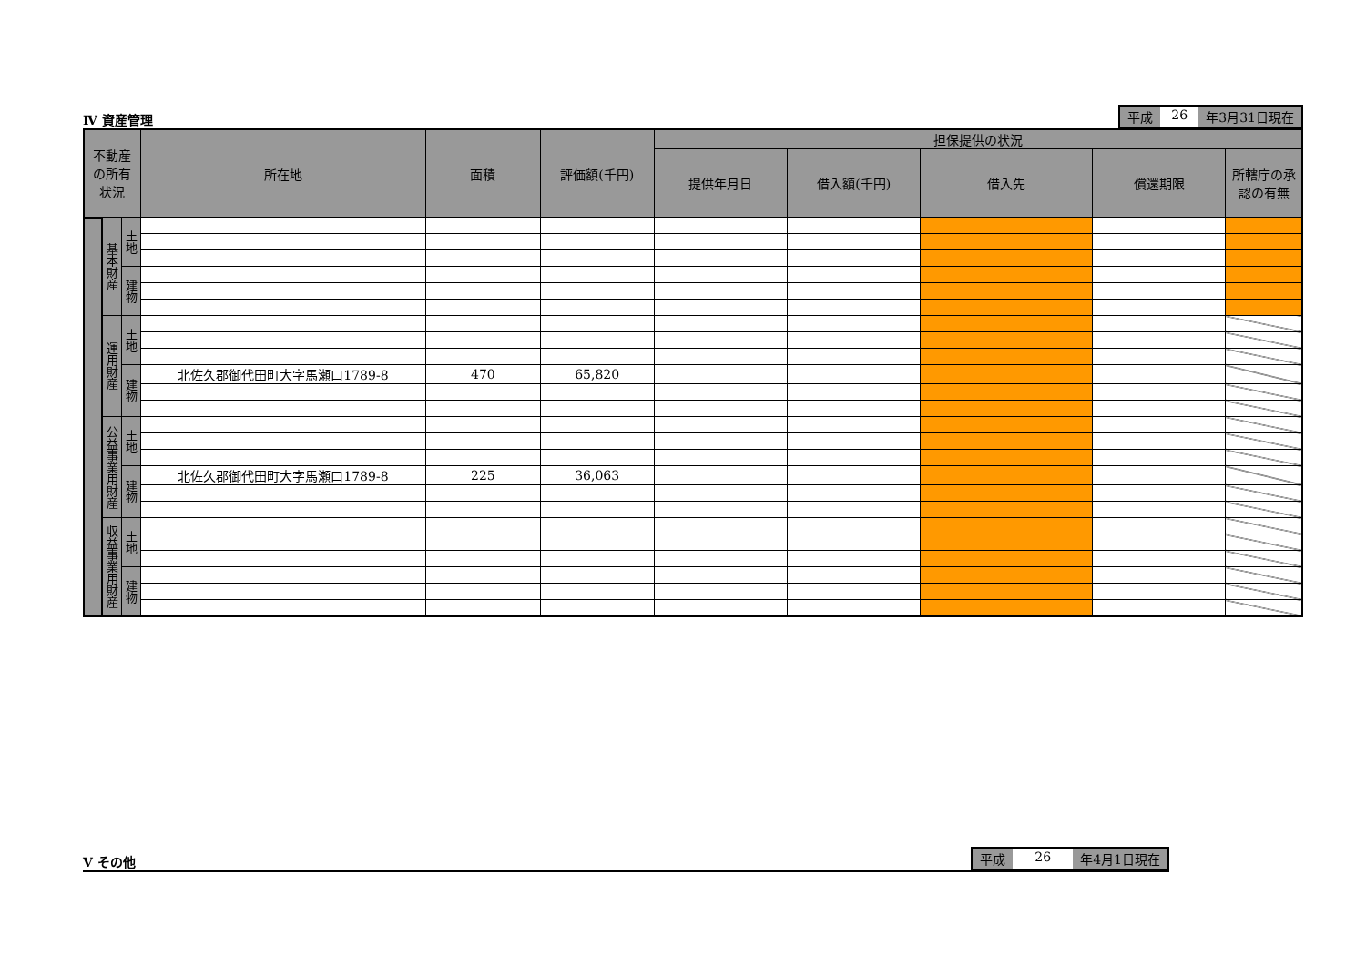Ⅳ 資産管理
平成 26 年3月31日現在
| 不動産 の所有 状況 | | | 所在地 | 面積 | 評価額(千円) | 担保提供の状況 | | | | |
| --- | --- | --- | --- | --- | --- | --- | --- | --- | --- | --- |
| | | | | | | 提供年月日 | 借入額(千円) | 借入先 | 償還期限 | 所轄庁の承認の有無 |
| | 基本財産 | 土地 | | | | | | | | |
| | | 建物 | | | | | | | | |
| | 運用財産 | 土地 | | | | | | | | |
| | | 建物 | 北佐久郡御代田町大字馬瀬口1789-8 | 470 | 65,820 | | | | | |
| | 公益事業用財産 | 土地 | | | | | | | | |
| | | 建物 | 北佐久郡御代田町大字馬瀬口1789-8 | 225 | 36,063 | | | | | |
| | 収益事業用財産 | 土地 | | | | | | | | |
| | | 建物 | | | | | | | | |
Ⅴ その他
平成 26 年4月1日現在